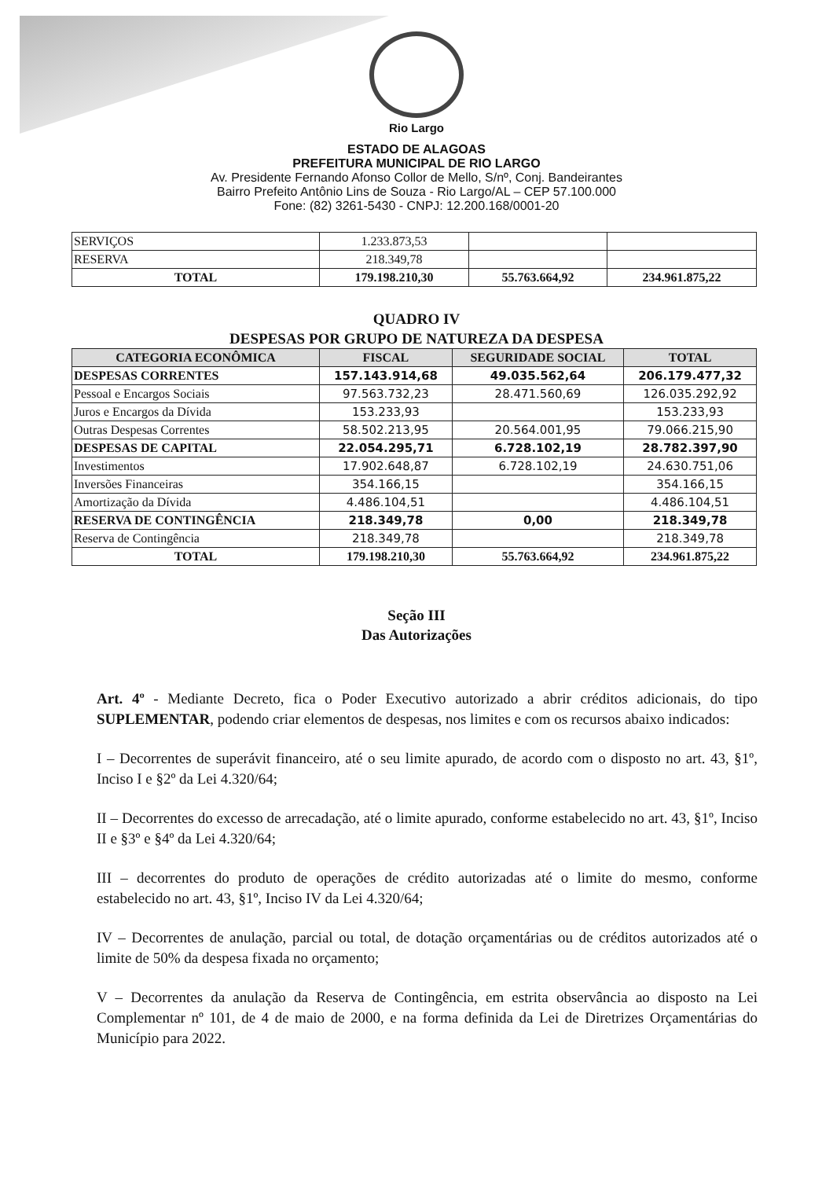Rio Largo
ESTADO DE ALAGOAS
PREFEITURA MUNICIPAL DE RIO LARGO
Av. Presidente Fernando Afonso Collor de Mello, S/nº, Conj. Bandeirantes
Bairro Prefeito Antônio Lins de Souza - Rio Largo/AL – CEP 57.100.000
Fone: (82) 3261-5430 - CNPJ: 12.200.168/0001-20
| SERVIÇOS | 1.233.873,53 | | |
| RESERVA | 218.349,78 | | |
| TOTAL | 179.198.210,30 | 55.763.664,92 | 234.961.875,22 |
QUADRO IV
DESPESAS POR GRUPO DE NATUREZA DA DESPESA
| CATEGORIA ECONÔMICA | FISCAL | SEGURIDADE SOCIAL | TOTAL |
| --- | --- | --- | --- |
| DESPESAS CORRENTES | 157.143.914,68 | 49.035.562,64 | 206.179.477,32 |
| Pessoal e Encargos Sociais | 97.563.732,23 | 28.471.560,69 | 126.035.292,92 |
| Juros e Encargos da Dívida | 153.233,93 | | 153.233,93 |
| Outras Despesas Correntes | 58.502.213,95 | 20.564.001,95 | 79.066.215,90 |
| DESPESAS DE CAPITAL | 22.054.295,71 | 6.728.102,19 | 28.782.397,90 |
| Investimentos | 17.902.648,87 | 6.728.102,19 | 24.630.751,06 |
| Inversões Financeiras | 354.166,15 | | 354.166,15 |
| Amortização da Dívida | 4.486.104,51 | | 4.486.104,51 |
| RESERVA DE CONTINGÊNCIA | 218.349,78 | 0,00 | 218.349,78 |
| Reserva de Contingência | 218.349,78 | | 218.349,78 |
| TOTAL | 179.198.210,30 | 55.763.664,92 | 234.961.875,22 |
Seção III
Das Autorizações
Art. 4º - Mediante Decreto, fica o Poder Executivo autorizado a abrir créditos adicionais, do tipo SUPLEMENTAR, podendo criar elementos de despesas, nos limites e com os recursos abaixo indicados:
I – Decorrentes de superávit financeiro, até o seu limite apurado, de acordo com o disposto no art. 43, §1º, Inciso I e §2º da Lei 4.320/64;
II – Decorrentes do excesso de arrecadação, até o limite apurado, conforme estabelecido no art. 43, §1º, Inciso II e §3º e §4º da Lei 4.320/64;
III – decorrentes do produto de operações de crédito autorizadas até o limite do mesmo, conforme estabelecido no art. 43, §1º, Inciso IV da Lei 4.320/64;
IV – Decorrentes de anulação, parcial ou total, de dotação orçamentárias ou de créditos autorizados até o limite de 50% da despesa fixada no orçamento;
V – Decorrentes da anulação da Reserva de Contingência, em estrita observância ao disposto na Lei Complementar nº 101, de 4 de maio de 2000, e na forma definida da Lei de Diretrizes Orçamentárias do Município para 2022.